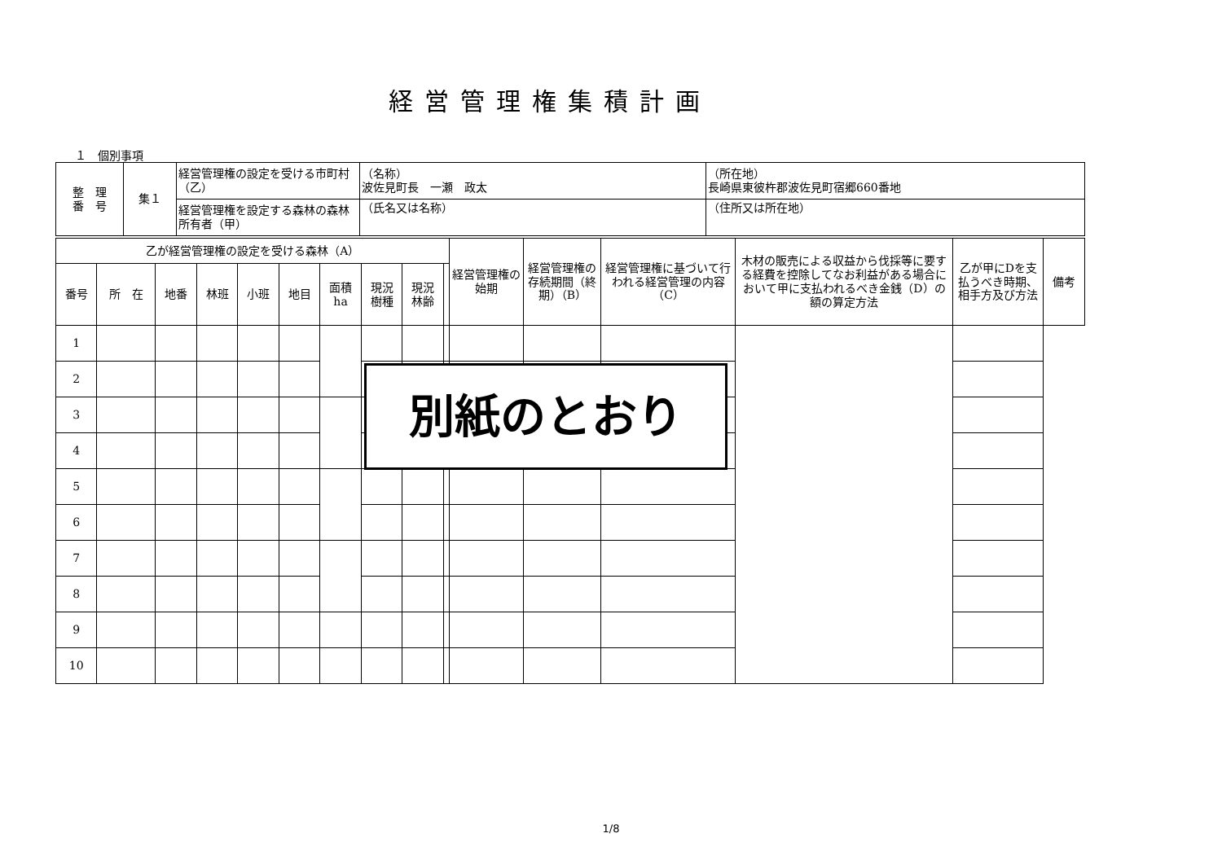経営管理権集積計画
１　個別事項
| 整 理 番 号 | 集１ | 経営管理権の設定を受ける市町村（乙） | （名称） 波佐見町長 一瀬 政太 | （所在地） 長崎県東彼杵郡波佐見町宿郷660番地 |
| | | 経営管理権を設定する森林の森林所有者（甲） | （氏名又は名称） | （住所又は所在地） |
| 乙が経営管理権の設定を受ける森林（A） | | | | | | | | | | 経営管理権の始期 | 経営管理権の存続期間（終期）（B） | 経営管理権に基づいて行われる経営管理の内容（C） | 木材の販売による収益から伐採等に要する経費を控除してなお利益がある場合において甲に支払われるべき金銭（D）の額の算定方法 | 乙が甲にDを支払うべき時期、相手方及び方法 | 備考 |
| --- | --- | --- | --- | --- | --- | --- | --- | --- | --- | --- | --- | --- | --- | --- | --- |
| 番号 | 所 在 | 地番 | 林班 | 小班 | 地目 | 面積 ha | 現況 樹種 | 現況 林齢 | | | | | | | |
| 1 | | | | | | | | | | | | | | | |
| 2 | | | | | | | | | | | | | | | |
| 3 | | | | | | | | | | | | | | | |
| 4 | | | | | | | | | | | | | | | |
| 5 | | | | | | | | | | | | | | | |
| 6 | | | | | | | | | | | | | | | |
| 7 | | | | | | | | | | | | | | | |
| 8 | | | | | | | | | | | | | | | |
| 9 | | | | | | | | | | | | | | | |
| 10 | | | | | | | | | | | | | | | |
別紙のとおり
1/8